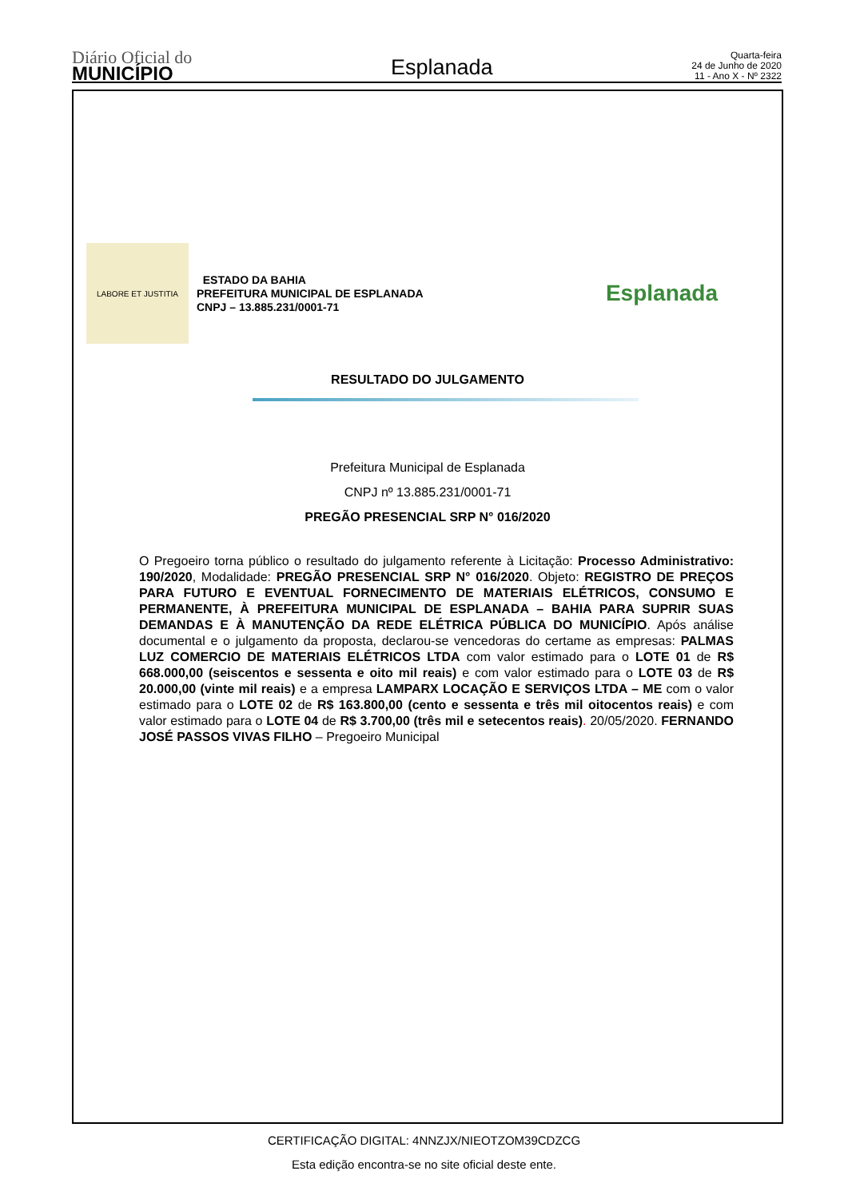Diário Oficial do
MUNICÍPIO
Esplanada
Quarta-feira
24 de Junho de 2020
11 - Ano X - Nº 2322
LABORE ET JUSTITIA
ESTADO DA BAHIA
PREFEITURA MUNICIPAL DE ESPLANADA
CNPJ – 13.885.231/0001-71
Esplanada
RESULTADO DO JULGAMENTO
Prefeitura Municipal de Esplanada
CNPJ nº 13.885.231/0001-71
PREGÃO PRESENCIAL SRP N° 016/2020
O Pregoeiro torna público o resultado do julgamento referente à Licitação: Processo Administrativo: 190/2020, Modalidade: PREGÃO PRESENCIAL SRP N° 016/2020. Objeto: REGISTRO DE PREÇOS PARA FUTURO E EVENTUAL FORNECIMENTO DE MATERIAIS ELÉTRICOS, CONSUMO E PERMANENTE, À PREFEITURA MUNICIPAL DE ESPLANADA – BAHIA PARA SUPRIR SUAS DEMANDAS E À MANUTENÇÃO DA REDE ELÉTRICA PÚBLICA DO MUNICÍPIO. Após análise documental e o julgamento da proposta, declarou-se vencedoras do certame as empresas: PALMAS LUZ COMERCIO DE MATERIAIS ELÉTRICOS LTDA com valor estimado para o LOTE 01 de R$ 668.000,00 (seiscentos e sessenta e oito mil reais) e com valor estimado para o LOTE 03 de R$ 20.000,00 (vinte mil reais) e a empresa LAMPARX LOCAÇÃO E SERVIÇOS LTDA – ME com o valor estimado para o LOTE 02 de R$ 163.800,00 (cento e sessenta e três mil oitocentos reais) e com valor estimado para o LOTE 04 de R$ 3.700,00 (três mil e setecentos reais). 20/05/2020. FERNANDO JOSÉ PASSOS VIVAS FILHO – Pregoeiro Municipal
CERTIFICAÇÃO DIGITAL: 4NNZJX/NIEOTZOM39CDZCG
Esta edição encontra-se no site oficial deste ente.